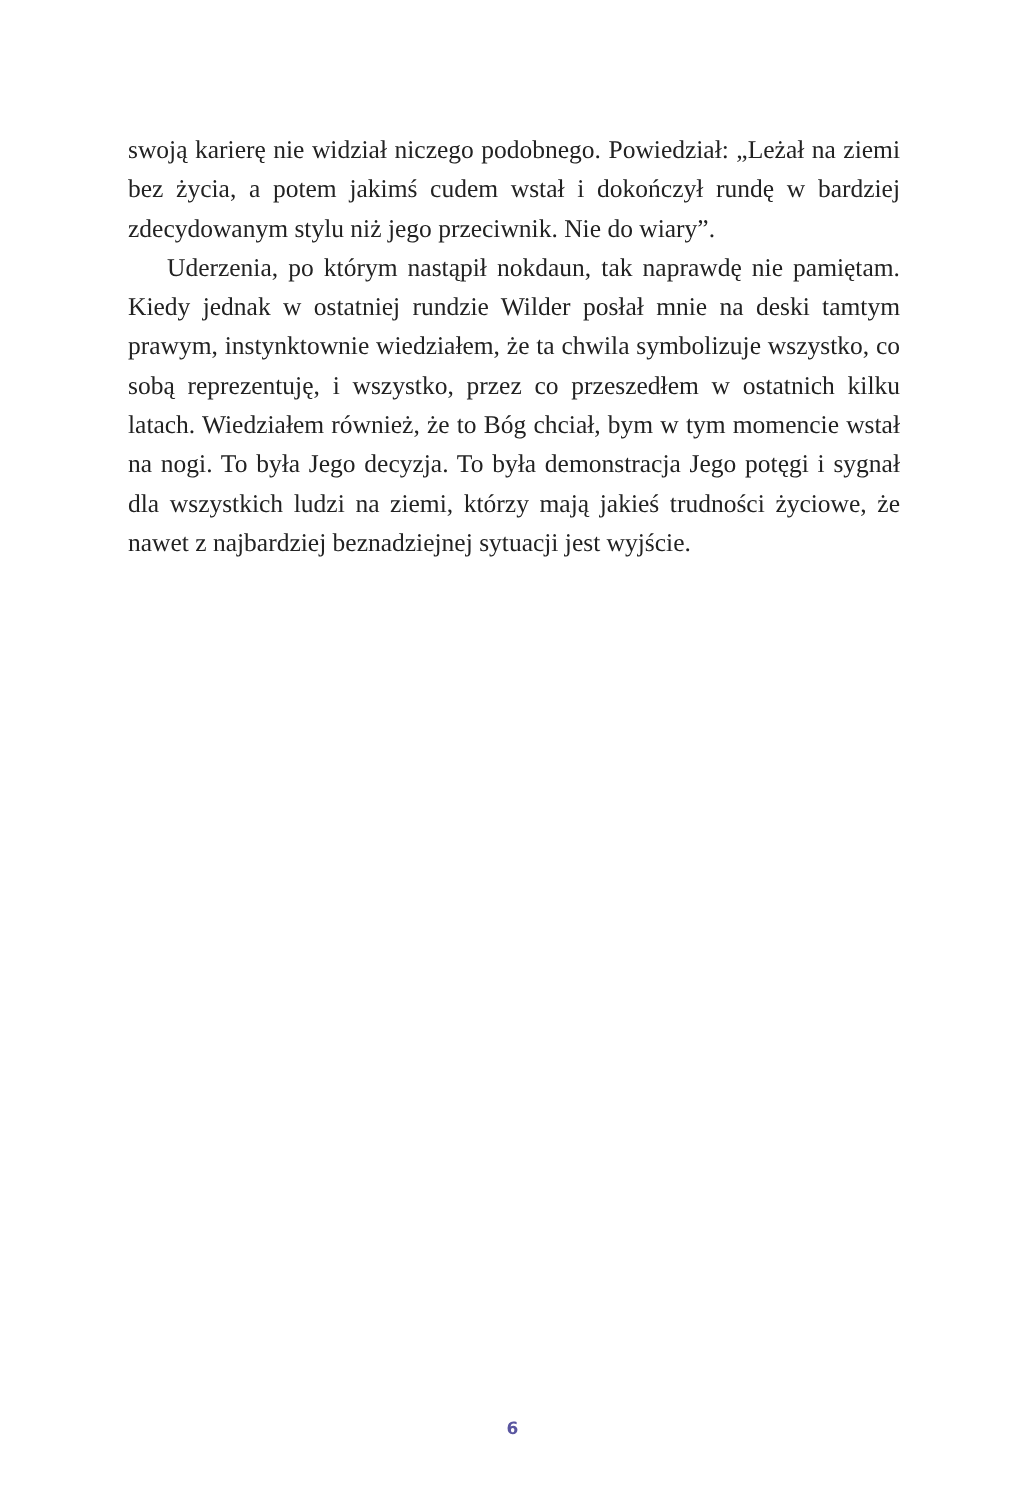swoją karierę nie widział niczego podobnego. Powiedział: „Leżał na ziemi bez życia, a potem jakimś cudem wstał i dokończył rundę w bardziej zdecydowanym stylu niż jego przeciwnik. Nie do wiary”.
Uderzenia, po którym nastąpił nokdaun, tak naprawdę nie pamiętam. Kiedy jednak w ostatniej rundzie Wilder posłał mnie na deski tamtym prawym, instynktownie wiedziałem, że ta chwila symbolizuje wszystko, co sobą reprezentuję, i wszystko, przez co przeszedłem w ostatnich kilku latach. Wiedziałem również, że to Bóg chciał, bym w tym momencie wstał na nogi. To była Jego decyzja. To była demonstracja Jego potęgi i sygnał dla wszystkich ludzi na ziemi, którzy mają jakieś trudności życiowe, że nawet z najbardziej beznadziejnej sytuacji jest wyjście.
6